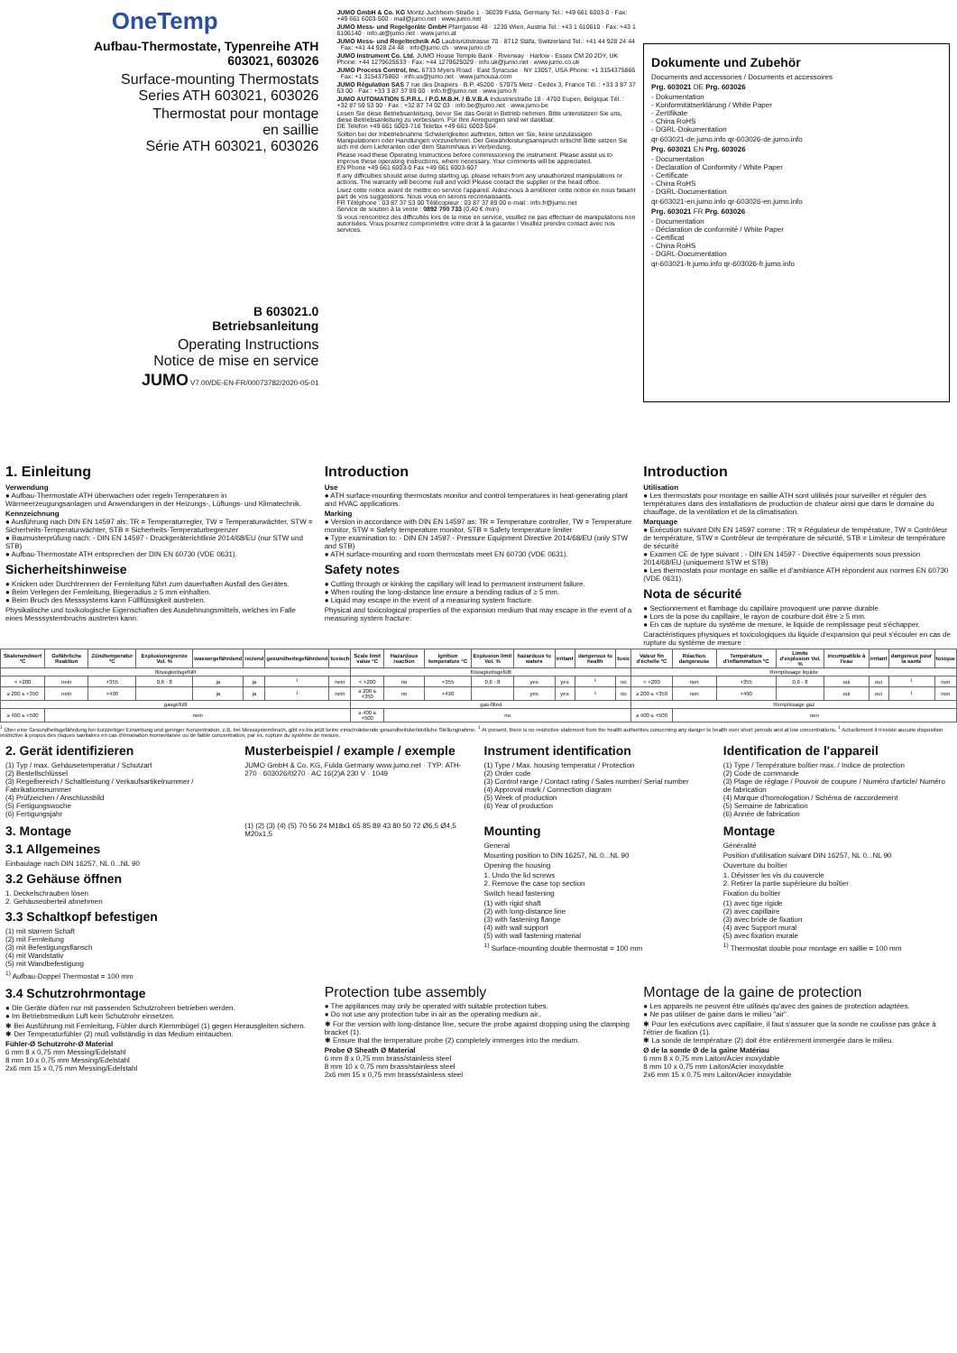OneTemp
Aufbau-Thermostate, Typenreihe ATH
603021, 603026
Surface-mounting Thermostats
Series ATH 603021, 603026
Thermostat pour montage
en saillie
Série ATH 603021, 603026
B 603021.0
Betriebsanleitung
Operating Instructions
Notice de mise en service
JUMO V7.00/DE-EN-FR/00073782/2020-05-01
JUMO GmbH & Co. KG Moritz-Juchheim-Straße 1 · 36039 Fulda, Germany Tel.: +49 661 6003-0 · Fax: +49 661 6003-500 · mail@jumo.net · www.jumo.net
JUMO Mess- und Regelgeräte GmbH Pfarrgasse 48 · 1230 Wien, Austria Tel.: +43 1 610610 · Fax: +43 1 6106140 · info.at@jumo.net · www.jumo.at
JUMO Mess- und Regeltechnik AG Laubisrütistrasse 70 · 8712 Stäfa, Switzerland Tel.: +41 44 928 24 44 · Fax: +41 44 928 24 48 · info@jumo.ch · www.jumo.ch
JUMO Instrument Co. Ltd. JUMO House Temple Bank · Riverway · Harlow - Essex CM 20 2DY, UK Phone: +44 1279635533 · Fax: +44 1279625029 · info.uk@jumo.net · www.jumo.co.uk
JUMO Process Control, Inc. 6733 Myers Road · East Syracuse · NY 13057, USA Phone: +1 3154375866 · Fax: +1 3154375860 · info.us@jumo.net · www.jumousa.com
JUMO Régulation SAS 7 rue des Drapiers · B.P. 45200 · 57075 Metz - Cedex 3, France Tél. : +33 3 87 37 53 00 · Fax : +33 3 87 37 89 00 · info.fr@jumo.net · www.jumo.fr
JUMO AUTOMATION S.P.R.L. / P.G.M.B.H. / B.V.B.A Industriestraße 18 · 4700 Eupen, Belgique Tél. : +32 87 59 53 00 · Fax : +32 87 74 02 03 · info.be@jumo.net · www.jumo.be
Lesen Sie diese Betriebsanleitung, bevor Sie das Gerät in Betrieb nehmen. Bitte unterstützen Sie uns, diese Betriebsanleitung zu verbessern. Für Ihre Anregungen sind wir dankbar.
DE Telefon +49 661 6003-716 Telefax +49 661 6003-504
Sollten bei der Inbetriebnahme Schwierigkeiten auftreten, bitten wir Sie, keine unzulässigen Manipulationen oder Handlungen vorzunehmen. Der Gewährleistungsanspruch erlischt! Bitte setzen Sie sich mit dem Lieferanten oder dem Stammhaus in Verbindung.
Please read these Operating Instructions before commissioning the instrument. Please assist us to improve these operating instructions, where necessary. Your comments will be appreciated.
EN Phone +49 661 6003-0 Fax +49 661 6003-607
If any difficulties should arise during starting up, please refrain from any unauthorized manipulations or actions. The warranty will become null and void! Please contact the supplier or the head office.
Lisez cette notice avant de mettre en service l'appareil. Aidez-nous à améliorer cette notice en nous faisant part de vos suggestions. Nous vous en serons reconnaissants.
FR Téléphone : 03 87 37 53 00 Télécopieur : 03 87 37 89 00 e-mail : info.fr@jumo.net
Service de soutien à la vente : 0892 700 733 (0,40 € /min)
Si vous rencontrez des difficultés lors de la mise en service, veuillez ne pas effectuer de manipulations non autorisées. Vous pourriez compromettre votre droit à la garantie ! Veuillez prendre contact avec nos services.
Dokumente und Zubehör
Documents and accessories / Documents et accessoires
Prg. 603021 DE Prg. 603026
- Dokumentation
- Konformitätserklärung / White Paper
- Zertifikate
- China RoHS
- DGRL-Dokumentation
qr-603021-de.jumo.info qr-603026-de.jumo.info
Prg. 603021 EN Prg. 603026
- Documentation
- Declaration of Conformity / White Paper
- Certificate
- China RoHS
- DGRL-Documentation
qr-603021-en.jumo.info qr-603026-en.jumo.info
Prg. 603021 FR Prg. 603026
- Documentation
- Déclaration de conformité / White Paper
- Certificat
- China RoHS
- DGRL-Documentation
qr-603021-fr.jumo.info qr-603026-fr.jumo.info
1. Einleitung
Verwendung
● Aufbau-Thermostate ATH überwachen oder regeln Temperaturen in Wärmeerzeugungsanlagen und Anwendungen in der Heizungs-, Lüftungs- und Klimatechnik.
Kennzeichnung
● Ausführung nach DIN EN 14597 als: TR = Temperaturregler, TW = Temperaturwächter, STW = Sicherheits-Temperaturwächter, STB = Sicherheits-Temperaturbegrenzer
● Baumusterprüfung nach: - DIN EN 14597 - Druckgeräterichtlinie 2014/68/EU (nur STW und STB)
● Aufbau-Thermostate ATH entsprechen der DIN EN 60730 (VDE 0631).
Sicherheitshinweise
● Knicken oder Durchtrennen der Fernleitung führt zum dauerhaften Ausfall des Gerätes.
● Beim Verlegen der Fernleitung, Biegeradius ≥ 5 mm einhalten.
● Beim Bruch des Messsystems kann Füllflüssigkeit austreten.
Physikalische und toxikologische Eigenschaften des Ausdehnungsmittels, welches im Falle eines Messsystembruchs austreten kann:
Introduction
Use
● ATH surface-mounting thermostats monitor and control temperatures in heat-generating plant and HVAC applications.
Marking
● Version in accordance with DIN EN 14597 as: TR = Temperature controller, TW = Temperature monitor, STW = Safety temperature monitor, STB = Safety temperature limiter
● Type examination to: - DIN EN 14597 - Pressure Equipment Directive 2014/68/EU (only STW and STB)
● ATH surface-mounting and room thermostats meet EN 60730 (VDE 0631).
Safety notes
● Cutting through or kinking the capillary will lead to permanent instrument failure.
● When routing the long-distance line ensure a bending radius of ≥ 5 mm.
● Liquid may escape in the event of a measuring system fracture.
Physical and toxicological properties of the expansion medium that may escape in the event of a measuring system fracture:
Introduction
Utilisation
● Les thermostats pour montage en saillie ATH sont utilisés pour surveiller et réguler des températures dans des installations de production de chaleur ainsi que dans le domaine du chauffage, de la ventilation et de la climatisation.
Marquage
● Exécution suivant DIN EN 14597 comme : TR = Régulateur de température, TW = Contrôleur de température, STW = Contrôleur de température de sécurité, STB = Limiteur de température de sécurité
● Examen CE de type suivant : - DIN EN 14597 - Directive équipements sous pression 2014/68/EU (uniquement STW et STB)
● Les thermostats pour montage en saillie et d'ambiance ATH répondent aux normes EN 60730 (VDE 0631).
Nota de sécurité
● Sectionnement et flambage du capillaire provoquent une panne durable.
● Lors de la pose du capillaire, le rayon de courbure doit être ≥ 5 mm.
● En cas de rupture du système de mesure, le liquide de remplissage peut s'échapper.
Caractéristiques physiques et toxicologiques du liquide d'expansion qui peut s'écouler en cas de rupture du système de mesure :
| Skalenendwert °C | Gefährliche Reaktion | Zündtemperatur °C | Explosionsgrenze Vol. % | wassergefährdend | reizend | gesundheitsgefährdend | toxisch | Scale limit value °C | Hazardous reaction | Ignition temperature °C | Explosion limit Vol. % | hazardous to waters | irritant | dangerous to health | toxic | Valeur fin d'échelle °C | Réaction dangereuse | Température d'inflammation °C | Limite d'explosion Vol. % | incompatible à l'eau | irritant | dangereux pour la santé | toxique |
| --- | --- | --- | --- | --- | --- | --- | --- | --- | --- | --- | --- | --- | --- | --- | --- | --- | --- | --- | --- | --- | --- | --- | --- |
| flüssigkeitsgefüllt | | | | | | | | flüssigkeitsgefüllt | | | | | | | | Remplissage liquide | | | | | | | |
| < +200 | nein | +355 | 0,6 - 8 | ja | ja | <sup>1</sup> | nein | < +200 | no | +355 | 0,6 - 8 | yes | yes | <sup>1</sup> | no | < +200 | non | +355 | 0,6 - 8 | oui | oui | <sup>1</sup> | non |
| ≥ 200 ≤ +350 | nein | +490 | | ja | ja | <sup>1</sup> | nein | ≥ 200 ≤ +350 | no | +490 | | yes | yes | <sup>1</sup> | no | ≥ 200 ≤ +350 | non | +490 | | oui | oui | <sup>1</sup> | non |
| gasgefüllt | | | | | | | | gas-filled | | | | | | | | Remplissage gaz | | | | | | | |
| ≥ 400 ≤ +500 | nein | | | | | | | ≥ 400 ≤ +500 | no | | | | | | | ≥ 400 ≤ +500 | non | | | | | | |
<sup>1</sup> Über eine Gesundheitsgefährdung bei kurzzeitiger Einwirkung und geringer Konzentration, z.B. bei Messsystembruch, gibt es bis jetzt keine einschränkende gesundheitsbehördliche Stellungnahme. <sup>1</sup> At present, there is no restrictive statement from the health authorities concerning any danger to health over short periods and at low concentrations. <sup>1</sup> Actuellement il n'existe aucune disposition restrictive à propos des risques sanitaires en cas d'émanation momentanée ou de faible concentration, par ex. rupture du système de mesure.
2. Gerät identifizieren
(1) Typ / max. Gehäusetemperatur / Schutzart
(2) Bestellschlüssel
(3) Regelbereich / Schaltleistung / Verkaufsartikelnummer / Fabrikationsnummer
(4) Prüfzeichen / Anschlussbild
(5) Fertigungswoche
(6) Fertigungsjahr
Musterbeispiel / example / exemple
JUMO GmbH & Co. KG, Fulda Germany www.jumo.net · TYP: ATH-270 · 603026/0270 · AC 16(2)A 230 V · 1049
Instrument identification
(1) Type / Max. housing temperatur / Protection
(2) Order code
(3) Control range / Contact rating / Sales number/ Serial number
(4) Approval mark / Connection diagram
(5) Week of production
(6) Year of production
Identification de l'appareil
(1) Type / Température boîtier max. / Indice de protection
(2) Code de commande
(3) Plage de réglage / Pouvoir de coupure / Numéro d'article/ Numéro de fabrication
(4) Marque d'homologation / Schéma de raccordement
(5) Semaine de fabrication
(6) Année de fabrication
3. Montage
3.1 Allgemeines
Einbaulage nach DIN 16257, NL 0...NL 90
3.2 Gehäuse öffnen
1. Deckelschrauben lösen
2. Gehäuseoberteil abnehmen
3.3 Schaltkopf befestigen
(1) mit starrem Schaft
(2) mit Fernleitung
(3) mit Befestigungsflansch
(4) mit Wandstativ
(5) mit Wandbefestigung
<sup>1)</sup> Aufbau-Doppel Thermostat = 100 mm
(1) (2) (3) (4) (5) 70 56 24 M18x1 65 85 89 43 80 50 72 Ø6,5 Ø4,5 M20x1,5
Mounting
General
Mounting position to DIN 16257, NL 0...NL 90
Opening the housing
1. Undo the lid screws
2. Remove the case top section
Switch head fastening
(1) with rigid shaft
(2) with long-distance line
(3) with fastening flange
(4) with wall support
(5) with wall fastening material
<sup>1)</sup> Surface-mounting double thermostat = 100 mm
Montage
Généralité
Position d'utilisation suivant DIN 16257, NL 0...NL 90
Ouverture du boîtier
1. Dévisser les vis du couvercle
2. Retirer la partie supérieure du boîtier
Fixation du boîtier
(1) avec tige rigide
(2) avec capillaire
(3) avec bride de fixation
(4) avec Support mural
(5) avec fixation murale
<sup>1)</sup> Thermostat double pour montage en saillie = 100 mm
3.4 Schutzrohrmontage
● Die Geräte dürfen nur mit passenden Schutzrohren betrieben werden.
● Im Betriebsmedium Luft kein Schutzrohr einsetzen.
✱ Bei Ausführung mit Fernleitung, Fühler durch Klemmbügel (1) gegen Herausgleiten sichern.
✱ Der Temperaturfühler (2) muß vollständig in das Medium eintauchen.
Fühler-Ø Schutzrohr-Ø Material
6 mm 8 x 0,75 mm Messing/Edelstahl
8 mm 10 x 0,75 mm Messing/Edelstahl
2x6 mm 15 x 0,75 mm Messing/Edelstahl
Protection tube assembly
● The appliances may only be operated with suitable protection tubes.
● Do not use any protection tube in air as the operating medium air..
✱ For the version with long-distance line, secure the probe against dropping using the clamping bracket (1).
✱ Ensure that the temperature probe (2) completely immerges into the medium.
Probe Ø Sheath Ø Material
6 mm 8 x 0,75 mm brass/stainless steel
8 mm 10 x 0,75 mm brass/stainless steel
2x6 mm 15 x 0,75 mm brass/stainless steel
Montage de la gaine de protection
● Les appareils ne peuvent être utilisés qu'avec des gaines de protection adaptées.
● Ne pas utiliser de gaine dans le milieu "air".
✱ Pour les exécutions avec capillaire, il faut s'assurer que la sonde ne coulisse pas grâce à l'étrier de fixation (1).
✱ La sonde de température (2) doit être entièrement immergée dans le milieu.
Ø de la sonde Ø de la gaine Matériau
6 mm 8 x 0,75 mm Laiton/Acier inoxydable
8 mm 10 x 0,75 mm Laiton/Acier inoxydable
2x6 mm 15 x 0,75 mm Laiton/Acier inoxydable